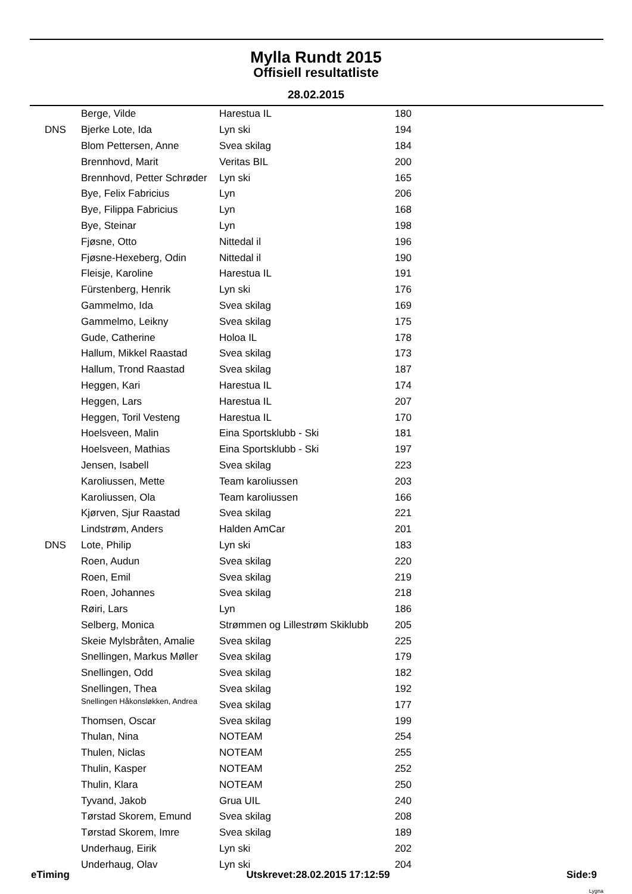Mylla Rundt 2015
Offisiell resultatliste
28.02.2015
| | Berge, Vilde | Harestua IL | 180 |
| DNS | Bjerke Lote, Ida | Lyn ski | 194 |
| | Blom Pettersen, Anne | Svea skilag | 184 |
| | Brennhovd, Marit | Veritas BIL | 200 |
| | Brennhovd, Petter Schrøder | Lyn ski | 165 |
| | Bye, Felix Fabricius | Lyn | 206 |
| | Bye, Filippa Fabricius | Lyn | 168 |
| | Bye, Steinar | Lyn | 198 |
| | Fjøsne, Otto | Nittedal il | 196 |
| | Fjøsne-Hexeberg, Odin | Nittedal il | 190 |
| | Fleisje, Karoline | Harestua IL | 191 |
| | Fürstenberg, Henrik | Lyn ski | 176 |
| | Gammelmo, Ida | Svea skilag | 169 |
| | Gammelmo, Leikny | Svea skilag | 175 |
| | Gude, Catherine | Holoa IL | 178 |
| | Hallum, Mikkel Raastad | Svea skilag | 173 |
| | Hallum, Trond Raastad | Svea skilag | 187 |
| | Heggen, Kari | Harestua IL | 174 |
| | Heggen, Lars | Harestua IL | 207 |
| | Heggen, Toril Vesteng | Harestua IL | 170 |
| | Hoelsveen, Malin | Eina Sportsklubb - Ski | 181 |
| | Hoelsveen, Mathias | Eina Sportsklubb - Ski | 197 |
| | Jensen, Isabell | Svea skilag | 223 |
| | Karoliussen, Mette | Team karoliussen | 203 |
| | Karoliussen, Ola | Team karoliussen | 166 |
| | Kjørven, Sjur Raastad | Svea skilag | 221 |
| | Lindstrøm, Anders | Halden AmCar | 201 |
| DNS | Lote, Philip | Lyn ski | 183 |
| | Roen, Audun | Svea skilag | 220 |
| | Roen, Emil | Svea skilag | 219 |
| | Roen, Johannes | Svea skilag | 218 |
| | Røiri, Lars | Lyn | 186 |
| | Selberg, Monica | Strømmen og Lillestrøm Skiklubb | 205 |
| | Skeie Mylsbråten, Amalie | Svea skilag | 225 |
| | Snellingen, Markus Møller | Svea skilag | 179 |
| | Snellingen, Odd | Svea skilag | 182 |
| | Snellingen, Thea | Svea skilag | 192 |
| | Snellingen Håkonsløkken, Andrea | Svea skilag | 177 |
| | Thomsen, Oscar | Svea skilag | 199 |
| | Thulan, Nina | NOTEAM | 254 |
| | Thulen, Niclas | NOTEAM | 255 |
| | Thulin, Kasper | NOTEAM | 252 |
| | Thulin, Klara | NOTEAM | 250 |
| | Tyvand, Jakob | Grua UIL | 240 |
| | Tørstad Skorem, Emund | Svea skilag | 208 |
| | Tørstad Skorem, Imre | Svea skilag | 189 |
| | Underhaug, Eirik | Lyn ski | 202 |
| | Underhaug, Olav | Lyn ski | 204 |
eTiming Utskrevet:28.02.2015 17:12:59 Side:9
Lygna